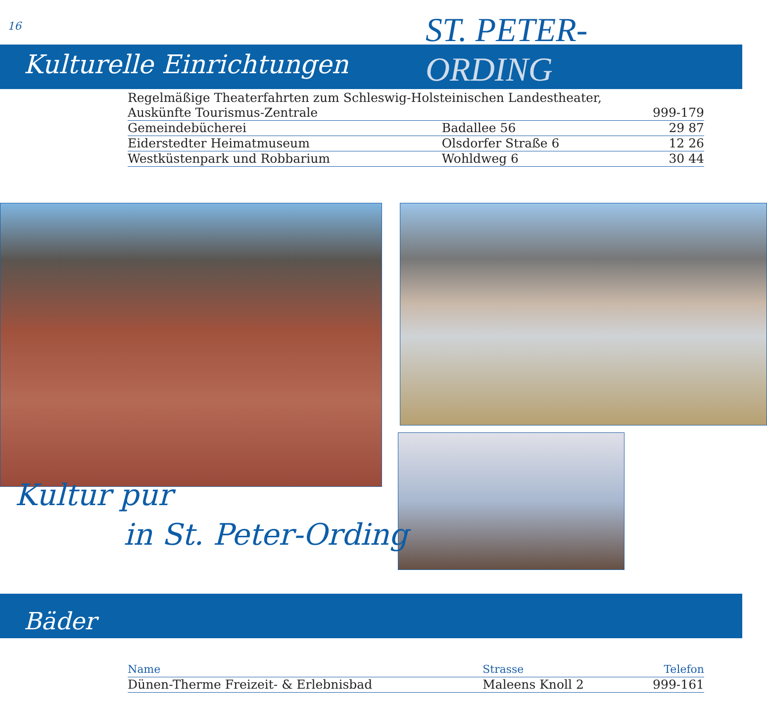16
ST. PETER-
ORDING
Kulturelle Einrichtungen
| Regelmäßige Theaterfahrten zum Schleswig-Holsteinischen Landestheater, | | |
| Auskünfte Tourismus-Zentrale | | 999-179 |
| Gemeindebücherei | Badallee 56 | 29 87 |
| Eiderstedter Heimatmuseum | Olsdorfer Straße 6 | 12 26 |
| Westküstenpark und Robbarium | Wohldweg 6 | 30 44 |
Kultur pur
in St. Peter-Ording
Bäder
| Name | Strasse | Telefon |
| --- | --- | --- |
| Dünen-Therme Freizeit- & Erlebnisbad | Maleens Knoll 2 | 999-161 |